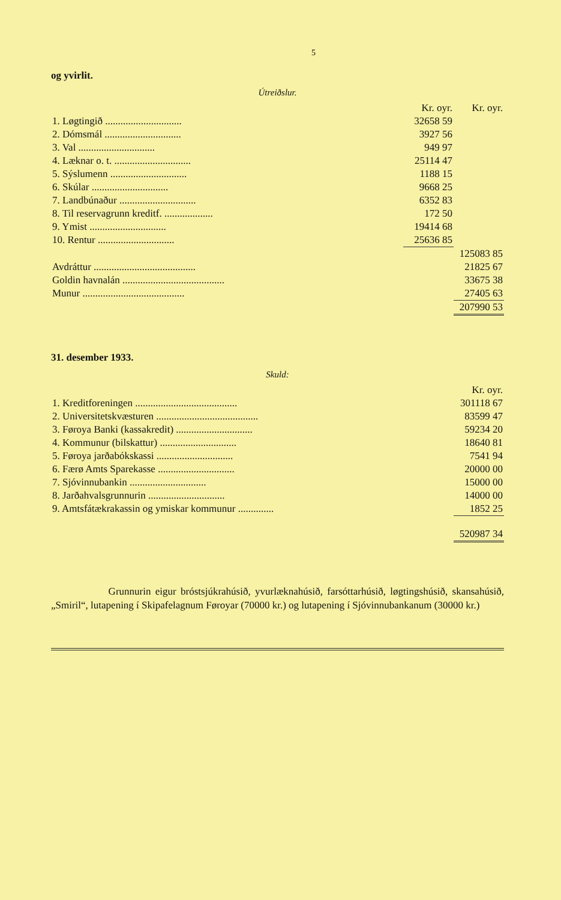5
og yvirlit.
Útreiðslur.
| | Kr. oyr. | Kr. oyr. |
| --- | --- | --- |
| 1. Løgtingið .............................. | 32658 59 | |
| 2. Dómsmál .............................. | 3927 56 | |
| 3. Val .............................. | 949 97 | |
| 4. Læknar o. t. .............................. | 25114 47 | |
| 5. Sýslumenn .............................. | 1188 15 | |
| 6. Skúlar .............................. | 9668 25 | |
| 7. Landbúnaður .............................. | 6352 83 | |
| 8. Til reservagrunn kreditf. ................... | 172 50 | |
| 9. Ymist .............................. | 19414 68 | |
| 10. Rentur .............................. | 25636 85 | |
| | | 125083 85 |
| Avdráttur ........................................ | | 21825 67 |
| Goldin havnalán ........................................ | | 33675 38 |
| Munur ........................................ | | 27405 63 |
| | | 207990 53 |
31. desember 1933.
Skuld:
| | Kr. oyr. |
| --- | --- |
| 1. Kreditforeningen ........................................ | 301118 67 |
| 2. Universitetskvæsturen ........................................ | 83599 47 |
| 3. Føroya Banki (kassakredit) .............................. | 59234 20 |
| 4. Kommunur (bilskattur) .............................. | 18640 81 |
| 5. Føroya jarðabókskassi .............................. | 7541 94 |
| 6. Færø Amts Sparekasse .............................. | 20000 00 |
| 7. Sjóvinnubankin .............................. | 15000 00 |
| 8. Jarðahvalsgrunnurin .............................. | 14000 00 |
| 9. Amtsfátækrakassin og ymiskar kommunur .............. | 1852 25 |
| | 520987 34 |
Grunnurin eigur bróstsjúkrahúsið, yvurlæknahúsið, farsóttarhúsið, løgtingshúsið, skansahúsið, „Smiril“, lutapening í Skipafelagnum Føroyar (70000 kr.) og lutapening í Sjóvinnubankanum (30000 kr.)